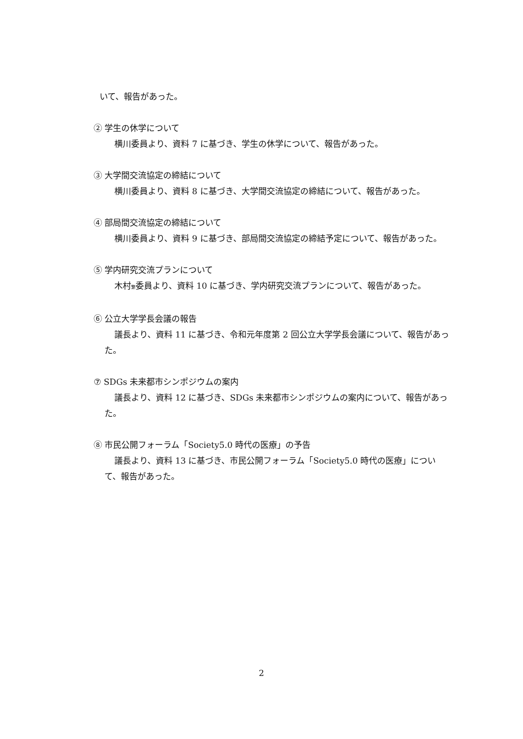いて、報告があった。
② 学生の休学について
横川委員より、資料 7 に基づき、学生の休学について、報告があった。
③ 大学間交流協定の締結について
横川委員より、資料 8 に基づき、大学間交流協定の締結について、報告があった。
④ 部局間交流協定の締結について
横川委員より、資料 9 に基づき、部局間交流協定の締結予定について、報告があった。
⑤ 学内研究交流プランについて
木村繁委員より、資料 10 に基づき、学内研究交流プランについて、報告があった。
⑥ 公立大学学長会議の報告
議長より、資料 11 に基づき、令和元年度第 2 回公立大学学長会議について、報告があった。
⑦ SDGs 未来都市シンポジウムの案内
議長より、資料 12 に基づき、SDGs 未来都市シンポジウムの案内について、報告があった。
⑧ 市民公開フォーラム「Society5.0 時代の医療」の予告
議長より、資料 13 に基づき、市民公開フォーラム「Society5.0 時代の医療」について、報告があった。
2